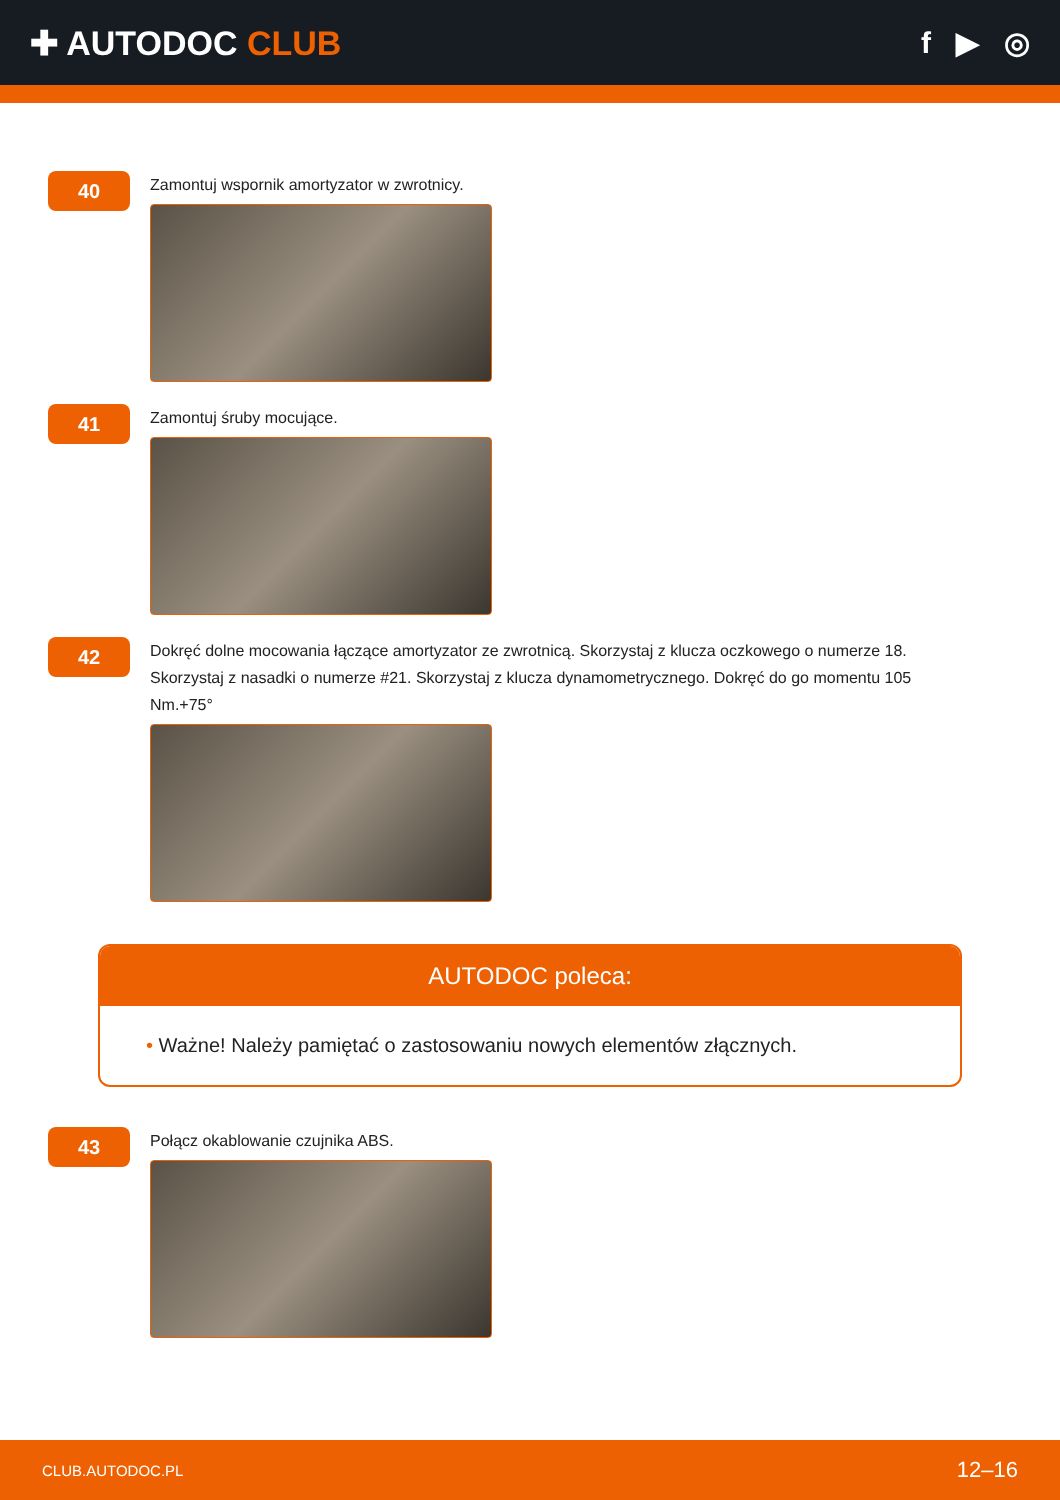✚ AUTODOC CLUB f ▶ ◎
40
Zamontuj wspornik amortyzator w zwrotnicy.
41
Zamontuj śruby mocujące.
42
Dokręć dolne mocowania łączące amortyzator ze zwrotnicą. Skorzystaj z klucza oczkowego o numerze 18. Skorzystaj z nasadki o numerze #21. Skorzystaj z klucza dynamometrycznego. Dokręć do go momentu 105 Nm.+75°
AUTODOC poleca:
• Ważne! Należy pamiętać o zastosowaniu nowych elementów złącznych.
43
Połącz okablowanie czujnika ABS.
CLUB.AUTODOC.PL
12–16